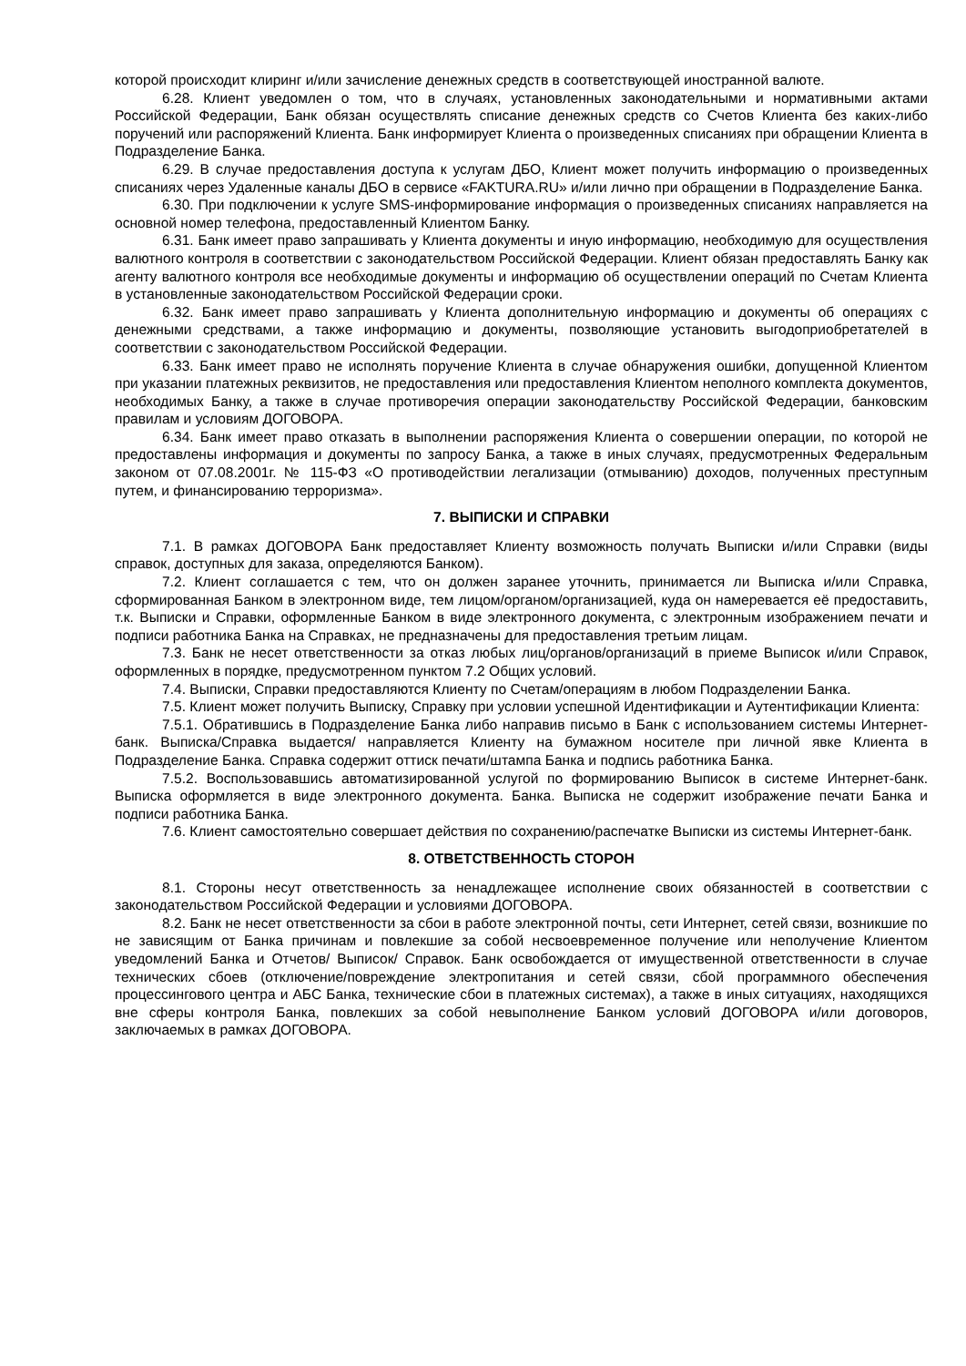которой происходит клиринг и/или зачисление денежных средств в соответствующей иностранной валюте.
6.28. Клиент уведомлен о том, что в случаях, установленных законодательными и нормативными актами Российской Федерации, Банк обязан осуществлять списание денежных средств со Счетов Клиента без каких-либо поручений или распоряжений Клиента. Банк информирует Клиента о произведенных списаниях при обращении Клиента в Подразделение Банка.
6.29. В случае предоставления доступа к услугам ДБО, Клиент может получить информацию о произведенных списаниях через Удаленные каналы ДБО в сервисе «FAKTURA.RU» и/или лично при обращении в Подразделение Банка.
6.30. При подключении к услуге SMS-информирование информация о произведенных списаниях направляется на основной номер телефона, предоставленный Клиентом Банку.
6.31. Банк имеет право запрашивать у Клиента документы и иную информацию, необходимую для осуществления валютного контроля в соответствии с законодательством Российской Федерации. Клиент обязан предоставлять Банку как агенту валютного контроля все необходимые документы и информацию об осуществлении операций по Счетам Клиента в установленные законодательством Российской Федерации сроки.
6.32. Банк имеет право запрашивать у Клиента дополнительную информацию и документы об операциях с денежными средствами, а также информацию и документы, позволяющие установить выгодоприобретателей в соответствии с законодательством Российской Федерации.
6.33. Банк имеет право не исполнять поручение Клиента в случае обнаружения ошибки, допущенной Клиентом при указании платежных реквизитов, не предоставления или предоставления Клиентом неполного комплекта документов, необходимых Банку, а также в случае противоречия операции законодательству Российской Федерации, банковским правилам и условиям ДОГОВОРА.
6.34. Банк имеет право отказать в выполнении распоряжения Клиента о совершении операции, по которой не предоставлены информация и документы по запросу Банка, а также в иных случаях, предусмотренных Федеральным законом от 07.08.2001г. № 115-ФЗ «О противодействии легализации (отмыванию) доходов, полученных преступным путем, и финансированию терроризма».
7. ВЫПИСКИ И СПРАВКИ
7.1. В рамках ДОГОВОРА Банк предоставляет Клиенту возможность получать Выписки и/или Справки (виды справок, доступных для заказа, определяются Банком).
7.2. Клиент соглашается с тем, что он должен заранее уточнить, принимается ли Выписка и/или Справка, сформированная Банком в электронном виде, тем лицом/органом/организацией, куда он намеревается её предоставить, т.к. Выписки и Справки, оформленные Банком в виде электронного документа, с электронным изображением печати и подписи работника Банка на Справках, не предназначены для предоставления третьим лицам.
7.3. Банк не несет ответственности за отказ любых лиц/органов/организаций в приеме Выписок и/или Справок, оформленных в порядке, предусмотренном пунктом 7.2 Общих условий.
7.4. Выписки, Справки предоставляются Клиенту по Счетам/операциям в любом Подразделении Банка.
7.5. Клиент может получить Выписку, Справку при условии успешной Идентификации и Аутентификации Клиента:
7.5.1. Обратившись в Подразделение Банка либо направив письмо в Банк с использованием системы Интернет-банк. Выписка/Справка выдается/ направляется Клиенту на бумажном носителе при личной явке Клиента в Подразделение Банка. Справка содержит оттиск печати/штампа Банка и подпись работника Банка.
7.5.2. Воспользовавшись автоматизированной услугой по формированию Выписок в системе Интернет-банк. Выписка оформляется в виде электронного документа. Банка. Выписка не содержит изображение печати Банка и подписи работника Банка.
7.6. Клиент самостоятельно совершает действия по сохранению/распечатке Выписки из системы Интернет-банк.
8. ОТВЕТСТВЕННОСТЬ СТОРОН
8.1. Стороны несут ответственность за ненадлежащее исполнение своих обязанностей в соответствии с законодательством Российской Федерации и условиями ДОГОВОРА.
8.2. Банк не несет ответственности за сбои в работе электронной почты, сети Интернет, сетей связи, возникшие по не зависящим от Банка причинам и повлекшие за собой несвоевременное получение или неполучение Клиентом уведомлений Банка и Отчетов/ Выписок/ Справок. Банк освобождается от имущественной ответственности в случае технических сбоев (отключение/повреждение электропитания и сетей связи, сбой программного обеспечения процессингового центра и АБС Банка, технические сбои в платежных системах), а также в иных ситуациях, находящихся вне сферы контроля Банка, повлекших за собой невыполнение Банком условий ДОГОВОРА и/или договоров, заключаемых в рамках ДОГОВОРА.